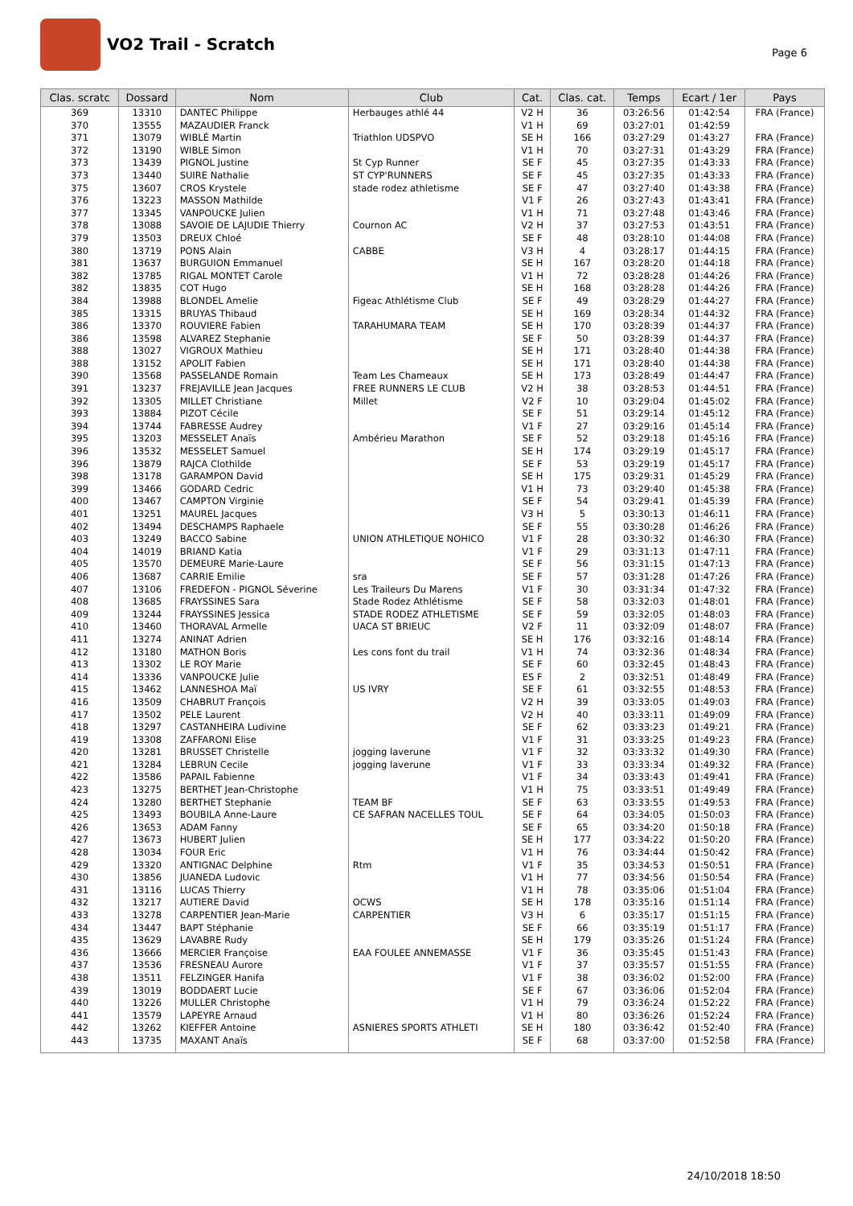VO2 Trail - Scratch
Page 6
| Clas. scratc | Dossard | Nom | Club | Cat. | Clas. cat. | Temps | Ecart / 1er | Pays |
| --- | --- | --- | --- | --- | --- | --- | --- | --- |
| 369 | 13310 | DANTEC Philippe | Herbauges athlé 44 | V2 H | 36 | 03:26:56 | 01:42:54 | FRA (France) |
| 370 | 13555 | MAZAUDIER Franck | | V1 H | 69 | 03:27:01 | 01:42:59 | |
| 371 | 13079 | WIBLÉ Martin | Triathlon UDSPVO | SE H | 166 | 03:27:29 | 01:43:27 | FRA (France) |
| 372 | 13190 | WIBLE Simon | | V1 H | 70 | 03:27:31 | 01:43:29 | FRA (France) |
| 373 | 13439 | PIGNOL Justine | St Cyp Runner | SE F | 45 | 03:27:35 | 01:43:33 | FRA (France) |
| 373 | 13440 | SUIRE Nathalie | ST CYP'RUNNERS | SE F | 45 | 03:27:35 | 01:43:33 | FRA (France) |
| 375 | 13607 | CROS Krystele | stade rodez athletisme | SE F | 47 | 03:27:40 | 01:43:38 | FRA (France) |
| 376 | 13223 | MASSON Mathilde | | V1 F | 26 | 03:27:43 | 01:43:41 | FRA (France) |
| 377 | 13345 | VANPOUCKE Julien | | V1 H | 71 | 03:27:48 | 01:43:46 | FRA (France) |
| 378 | 13088 | SAVOIE DE LAJUDIE Thierry | Cournon AC | V2 H | 37 | 03:27:53 | 01:43:51 | FRA (France) |
| 379 | 13503 | DREUX Chloé | | SE F | 48 | 03:28:10 | 01:44:08 | FRA (France) |
| 380 | 13719 | PONS Alain | CABBE | V3 H | 4 | 03:28:17 | 01:44:15 | FRA (France) |
| 381 | 13637 | BURGUION Emmanuel | | SE H | 167 | 03:28:20 | 01:44:18 | FRA (France) |
| 382 | 13785 | RIGAL MONTET Carole | | V1 H | 72 | 03:28:28 | 01:44:26 | FRA (France) |
| 382 | 13835 | COT Hugo | | SE H | 168 | 03:28:28 | 01:44:26 | FRA (France) |
| 384 | 13988 | BLONDEL Amelie | Figeac Athlétisme Club | SE F | 49 | 03:28:29 | 01:44:27 | FRA (France) |
| 385 | 13315 | BRUYAS Thibaud | | SE H | 169 | 03:28:34 | 01:44:32 | FRA (France) |
| 386 | 13370 | ROUVIERE Fabien | TARAHUMARA TEAM | SE H | 170 | 03:28:39 | 01:44:37 | FRA (France) |
| 386 | 13598 | ALVAREZ Stephanie | | SE F | 50 | 03:28:39 | 01:44:37 | FRA (France) |
| 388 | 13027 | VIGROUX Mathieu | | SE H | 171 | 03:28:40 | 01:44:38 | FRA (France) |
| 388 | 13152 | APOLIT Fabien | | SE H | 171 | 03:28:40 | 01:44:38 | FRA (France) |
| 390 | 13568 | PASSELANDE Romain | Team Les Chameaux | SE H | 173 | 03:28:49 | 01:44:47 | FRA (France) |
| 391 | 13237 | FREJAVILLE Jean Jacques | FREE RUNNERS LE CLUB | V2 H | 38 | 03:28:53 | 01:44:51 | FRA (France) |
| 392 | 13305 | MILLET Christiane | Millet | V2 F | 10 | 03:29:04 | 01:45:02 | FRA (France) |
| 393 | 13884 | PIZOT Cécile | | SE F | 51 | 03:29:14 | 01:45:12 | FRA (France) |
| 394 | 13744 | FABRESSE Audrey | | V1 F | 27 | 03:29:16 | 01:45:14 | FRA (France) |
| 395 | 13203 | MESSELET Anaïs | Ambérieu Marathon | SE F | 52 | 03:29:18 | 01:45:16 | FRA (France) |
| 396 | 13532 | MESSELET Samuel | | SE H | 174 | 03:29:19 | 01:45:17 | FRA (France) |
| 396 | 13879 | RAJCA Clothilde | | SE F | 53 | 03:29:19 | 01:45:17 | FRA (France) |
| 398 | 13178 | GARAMPON David | | SE H | 175 | 03:29:31 | 01:45:29 | FRA (France) |
| 399 | 13466 | GODARD Cedric | | V1 H | 73 | 03:29:40 | 01:45:38 | FRA (France) |
| 400 | 13467 | CAMPTON Virginie | | SE F | 54 | 03:29:41 | 01:45:39 | FRA (France) |
| 401 | 13251 | MAUREL Jacques | | V3 H | 5 | 03:30:13 | 01:46:11 | FRA (France) |
| 402 | 13494 | DESCHAMPS Raphaele | | SE F | 55 | 03:30:28 | 01:46:26 | FRA (France) |
| 403 | 13249 | BACCO Sabine | UNION ATHLETIQUE NOHICO | V1 F | 28 | 03:30:32 | 01:46:30 | FRA (France) |
| 404 | 14019 | BRIAND Katia | | V1 F | 29 | 03:31:13 | 01:47:11 | FRA (France) |
| 405 | 13570 | DEMEURE Marie-Laure | | SE F | 56 | 03:31:15 | 01:47:13 | FRA (France) |
| 406 | 13687 | CARRIE Emilie | sra | SE F | 57 | 03:31:28 | 01:47:26 | FRA (France) |
| 407 | 13106 | FREDEFON - PIGNOL Séverine | Les Traileurs Du Marens | V1 F | 30 | 03:31:34 | 01:47:32 | FRA (France) |
| 408 | 13685 | FRAYSSINES Sara | Stade Rodez Athlétisme | SE F | 58 | 03:32:03 | 01:48:01 | FRA (France) |
| 409 | 13244 | FRAYSSINES Jessica | STADE RODEZ ATHLETISME | SE F | 59 | 03:32:05 | 01:48:03 | FRA (France) |
| 410 | 13460 | THORAVAL Armelle | UACA ST BRIEUC | V2 F | 11 | 03:32:09 | 01:48:07 | FRA (France) |
| 411 | 13274 | ANINAT Adrien | | SE H | 176 | 03:32:16 | 01:48:14 | FRA (France) |
| 412 | 13180 | MATHON Boris | Les cons font du trail | V1 H | 74 | 03:32:36 | 01:48:34 | FRA (France) |
| 413 | 13302 | LE ROY Marie | | SE F | 60 | 03:32:45 | 01:48:43 | FRA (France) |
| 414 | 13336 | VANPOUCKE Julie | | ES F | 2 | 03:32:51 | 01:48:49 | FRA (France) |
| 415 | 13462 | LANNESHOA Maï | US IVRY | SE F | 61 | 03:32:55 | 01:48:53 | FRA (France) |
| 416 | 13509 | CHABRUT François | | V2 H | 39 | 03:33:05 | 01:49:03 | FRA (France) |
| 417 | 13502 | PELE Laurent | | V2 H | 40 | 03:33:11 | 01:49:09 | FRA (France) |
| 418 | 13297 | CASTANHEIRA Ludivine | | SE F | 62 | 03:33:23 | 01:49:21 | FRA (France) |
| 419 | 13308 | ZAFFARONI Elise | | V1 F | 31 | 03:33:25 | 01:49:23 | FRA (France) |
| 420 | 13281 | BRUSSET Christelle | jogging laverune | V1 F | 32 | 03:33:32 | 01:49:30 | FRA (France) |
| 421 | 13284 | LEBRUN Cecile | jogging laverune | V1 F | 33 | 03:33:34 | 01:49:32 | FRA (France) |
| 422 | 13586 | PAPAIL Fabienne | | V1 F | 34 | 03:33:43 | 01:49:41 | FRA (France) |
| 423 | 13275 | BERTHET Jean-Christophe | | V1 H | 75 | 03:33:51 | 01:49:49 | FRA (France) |
| 424 | 13280 | BERTHET Stephanie | TEAM BF | SE F | 63 | 03:33:55 | 01:49:53 | FRA (France) |
| 425 | 13493 | BOUBILA Anne-Laure | CE SAFRAN NACELLES TOUL | SE F | 64 | 03:34:05 | 01:50:03 | FRA (France) |
| 426 | 13653 | ADAM Fanny | | SE F | 65 | 03:34:20 | 01:50:18 | FRA (France) |
| 427 | 13673 | HUBERT Julien | | SE H | 177 | 03:34:22 | 01:50:20 | FRA (France) |
| 428 | 13034 | FOUR Eric | | V1 H | 76 | 03:34:44 | 01:50:42 | FRA (France) |
| 429 | 13320 | ANTIGNAC Delphine | Rtm | V1 F | 35 | 03:34:53 | 01:50:51 | FRA (France) |
| 430 | 13856 | JUANEDA Ludovic | | V1 H | 77 | 03:34:56 | 01:50:54 | FRA (France) |
| 431 | 13116 | LUCAS Thierry | | V1 H | 78 | 03:35:06 | 01:51:04 | FRA (France) |
| 432 | 13217 | AUTIERE David | OCWS | SE H | 178 | 03:35:16 | 01:51:14 | FRA (France) |
| 433 | 13278 | CARPENTIER Jean-Marie | CARPENTIER | V3 H | 6 | 03:35:17 | 01:51:15 | FRA (France) |
| 434 | 13447 | BAPT Stéphanie | | SE F | 66 | 03:35:19 | 01:51:17 | FRA (France) |
| 435 | 13629 | LAVABRE Rudy | | SE H | 179 | 03:35:26 | 01:51:24 | FRA (France) |
| 436 | 13666 | MERCIER Françoise | EAA FOULEE ANNEMASSE | V1 F | 36 | 03:35:45 | 01:51:43 | FRA (France) |
| 437 | 13536 | FRESNEAU Aurore | | V1 F | 37 | 03:35:57 | 01:51:55 | FRA (France) |
| 438 | 13511 | FELZINGER Hanifa | | V1 F | 38 | 03:36:02 | 01:52:00 | FRA (France) |
| 439 | 13019 | BODDAERT Lucie | | SE F | 67 | 03:36:06 | 01:52:04 | FRA (France) |
| 440 | 13226 | MULLER Christophe | | V1 H | 79 | 03:36:24 | 01:52:22 | FRA (France) |
| 441 | 13579 | LAPEYRE Arnaud | | V1 H | 80 | 03:36:26 | 01:52:24 | FRA (France) |
| 442 | 13262 | KIEFFER Antoine | ASNIERES SPORTS ATHLETI | SE H | 180 | 03:36:42 | 01:52:40 | FRA (France) |
| 443 | 13735 | MAXANT Anaïs | | SE F | 68 | 03:37:00 | 01:52:58 | FRA (France) |
24/10/2018 18:50